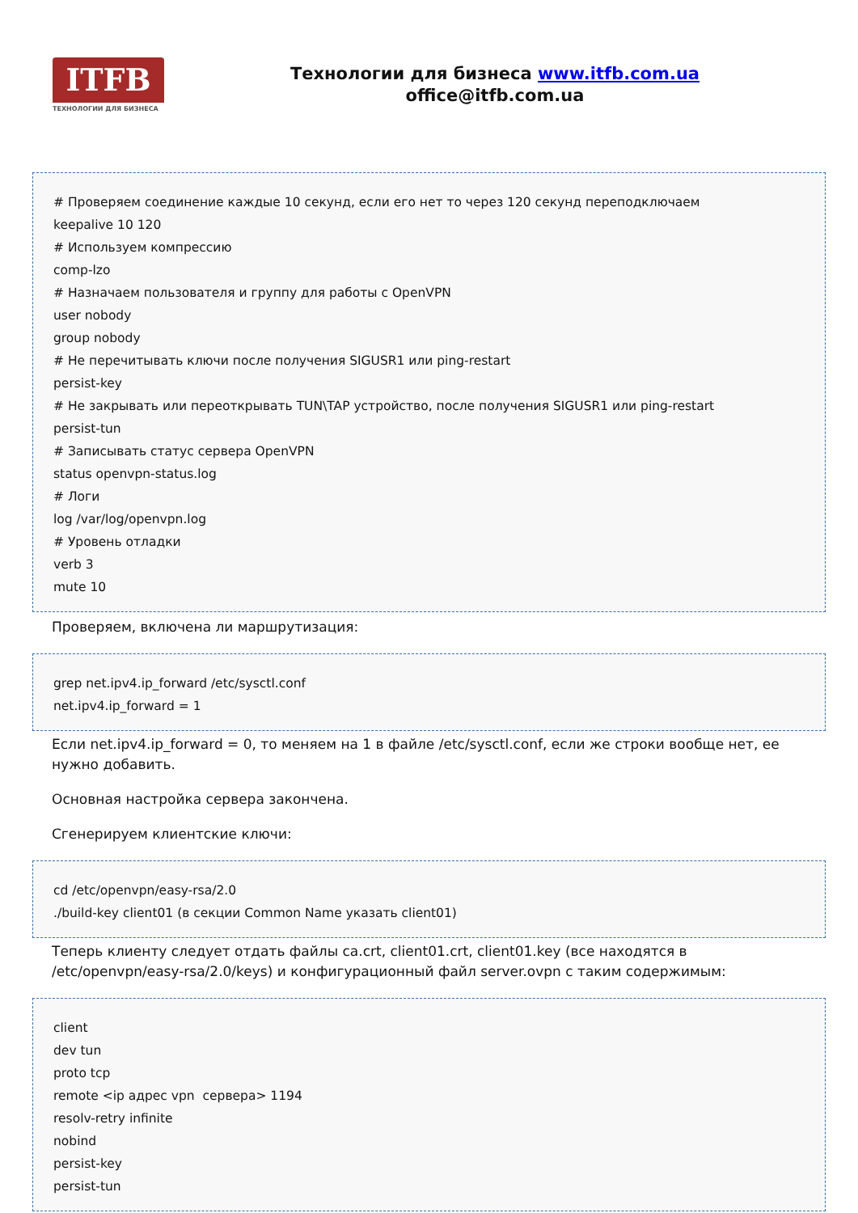ITFB
ТЕХНОЛОГИИ ДЛЯ БИЗНЕСА
Технологии для бизнеса www.itfb.com.ua
office@itfb.com.ua
# Проверяем соединение каждые 10 секунд, если его нет то через 120 секунд переподключаем
keepalive 10 120
# Используем компрессию
comp-lzo
# Назначаем пользователя и группу для работы с OpenVPN
user nobody
group nobody
# Не перечитывать ключи после получения SIGUSR1 или ping-restart
persist-key
# Не закрывать или переоткрывать TUN\TAP устройство, после получения SIGUSR1 или ping-restart
persist-tun
# Записывать статус сервера OpenVPN
status openvpn-status.log
# Логи
log /var/log/openvpn.log
# Уровень отладки
verb 3
mute 10
Проверяем, включена ли маршрутизация:
grep net.ipv4.ip_forward /etc/sysctl.conf
net.ipv4.ip_forward = 1
Если net.ipv4.ip_forward = 0, то меняем на 1 в файле /etc/sysctl.conf, если же строки вообще нет, ее нужно добавить.
Основная настройка сервера закончена.
Сгенерируем клиентские ключи:
cd /etc/openvpn/easy-rsa/2.0
./build-key client01 (в секции Common Name указать client01)
Теперь клиенту следует отдать файлы ca.crt, client01.crt, client01.key (все находятся в /etc/openvpn/easy-rsa/2.0/keys) и конфигурационный файл server.ovpn с таким содержимым:
client
dev tun
proto tcp
remote <ip адрес vpn сервера> 1194
resolv-retry infinite
nobind
persist-key
persist-tun